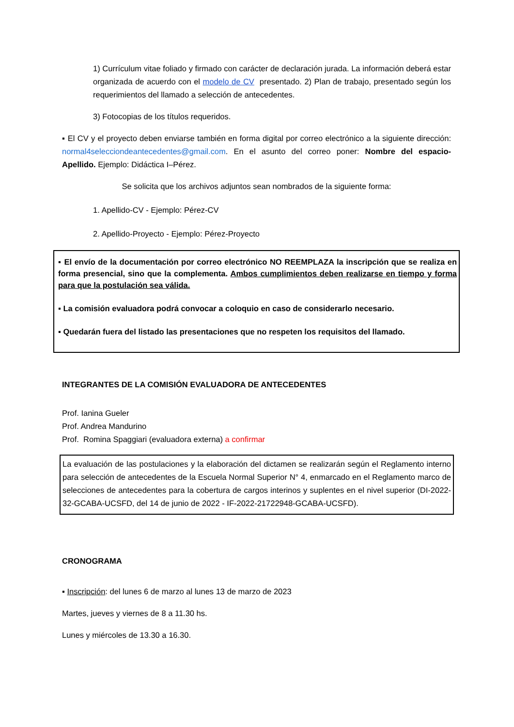1) Currículum vitae foliado y firmado con carácter de declaración jurada. La información deberá estar organizada de acuerdo con el modelo de CV presentado. 2) Plan de trabajo, presentado según los requerimientos del llamado a selección de antecedentes.
3) Fotocopias de los títulos requeridos.
▪ El CV y el proyecto deben enviarse también en forma digital por correo electrónico a la siguiente dirección: normal4selecciondeantecedentes@gmail.com. En el asunto del correo poner: Nombre del espacio-Apellido. Ejemplo: Didáctica I–Pérez.
Se solicita que los archivos adjuntos sean nombrados de la siguiente forma:
1. Apellido-CV - Ejemplo: Pérez-CV
2. Apellido-Proyecto - Ejemplo: Pérez-Proyecto
▪ El envío de la documentación por correo electrónico NO REEMPLAZA la inscripción que se realiza en forma presencial, sino que la complementa. Ambos cumplimientos deben realizarse en tiempo y forma para que la postulación sea válida.
▪ La comisión evaluadora podrá convocar a coloquio en caso de considerarlo necesario.
▪ Quedarán fuera del listado las presentaciones que no respeten los requisitos del llamado.
INTEGRANTES DE LA COMISIÓN EVALUADORA DE ANTECEDENTES
Prof. Ianina Gueler
Prof. Andrea Mandurino
Prof. Romina Spaggiari (evaluadora externa) a confirmar
La evaluación de las postulaciones y la elaboración del dictamen se realizarán según el Reglamento interno para selección de antecedentes de la Escuela Normal Superior N° 4, enmarcado en el Reglamento marco de selecciones de antecedentes para la cobertura de cargos interinos y suplentes en el nivel superior (DI-2022-32-GCABA-UCSFD, del 14 de junio de 2022 - IF-2022-21722948-GCABA-UCSFD).
CRONOGRAMA
▪ Inscripción: del lunes 6 de marzo al lunes 13 de marzo de 2023
Martes, jueves y viernes de 8 a 11.30 hs.
Lunes y miércoles de 13.30 a 16.30.